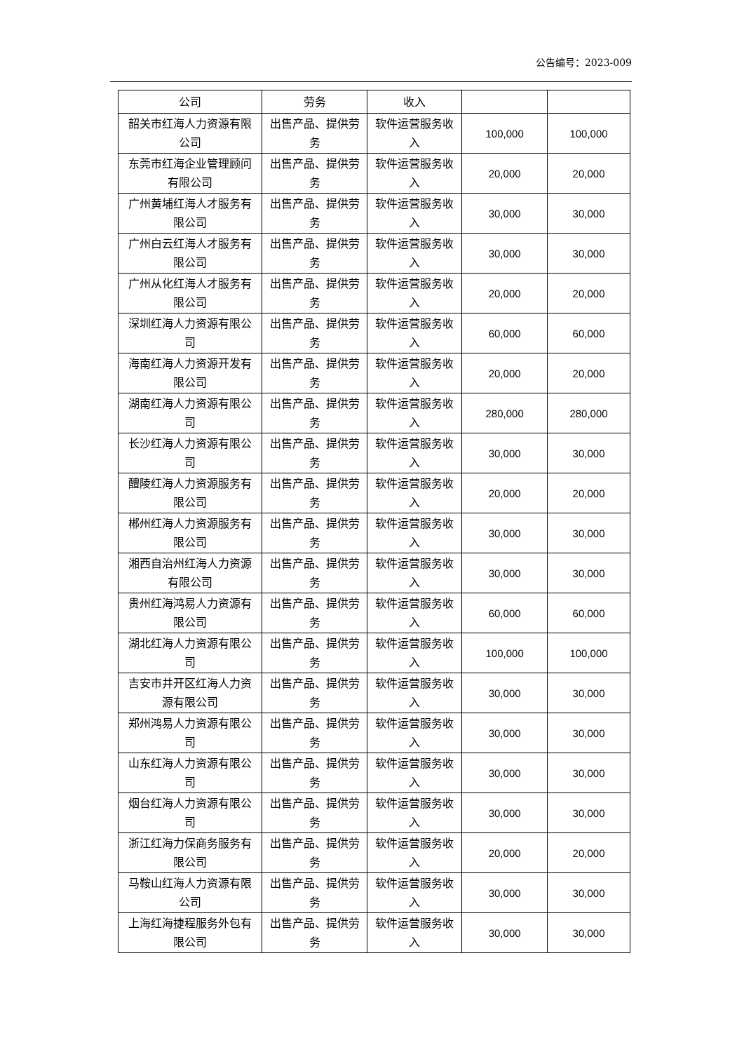公告编号：2023-009
| 公司 | 劳务 | 收入 | | |
| 韶关市红海人力资源有限公司 | 出售产品、提供劳务 | 软件运营服务收入 | 100,000 | 100,000 |
| 东莞市红海企业管理顾问有限公司 | 出售产品、提供劳务 | 软件运营服务收入 | 20,000 | 20,000 |
| 广州黄埔红海人才服务有限公司 | 出售产品、提供劳务 | 软件运营服务收入 | 30,000 | 30,000 |
| 广州白云红海人才服务有限公司 | 出售产品、提供劳务 | 软件运营服务收入 | 30,000 | 30,000 |
| 广州从化红海人才服务有限公司 | 出售产品、提供劳务 | 软件运营服务收入 | 20,000 | 20,000 |
| 深圳红海人力资源有限公司 | 出售产品、提供劳务 | 软件运营服务收入 | 60,000 | 60,000 |
| 海南红海人力资源开发有限公司 | 出售产品、提供劳务 | 软件运营服务收入 | 20,000 | 20,000 |
| 湖南红海人力资源有限公司 | 出售产品、提供劳务 | 软件运营服务收入 | 280,000 | 280,000 |
| 长沙红海人力资源有限公司 | 出售产品、提供劳务 | 软件运营服务收入 | 30,000 | 30,000 |
| 醴陵红海人力资源服务有限公司 | 出售产品、提供劳务 | 软件运营服务收入 | 20,000 | 20,000 |
| 郴州红海人力资源服务有限公司 | 出售产品、提供劳务 | 软件运营服务收入 | 30,000 | 30,000 |
| 湘西自治州红海人力资源有限公司 | 出售产品、提供劳务 | 软件运营服务收入 | 30,000 | 30,000 |
| 贵州红海鸿易人力资源有限公司 | 出售产品、提供劳务 | 软件运营服务收入 | 60,000 | 60,000 |
| 湖北红海人力资源有限公司 | 出售产品、提供劳务 | 软件运营服务收入 | 100,000 | 100,000 |
| 吉安市井开区红海人力资源有限公司 | 出售产品、提供劳务 | 软件运营服务收入 | 30,000 | 30,000 |
| 郑州鸿易人力资源有限公司 | 出售产品、提供劳务 | 软件运营服务收入 | 30,000 | 30,000 |
| 山东红海人力资源有限公司 | 出售产品、提供劳务 | 软件运营服务收入 | 30,000 | 30,000 |
| 烟台红海人力资源有限公司 | 出售产品、提供劳务 | 软件运营服务收入 | 30,000 | 30,000 |
| 浙江红海力保商务服务有限公司 | 出售产品、提供劳务 | 软件运营服务收入 | 20,000 | 20,000 |
| 马鞍山红海人力资源有限公司 | 出售产品、提供劳务 | 软件运营服务收入 | 30,000 | 30,000 |
| 上海红海捷程服务外包有限公司 | 出售产品、提供劳务 | 软件运营服务收入 | 30,000 | 30,000 |